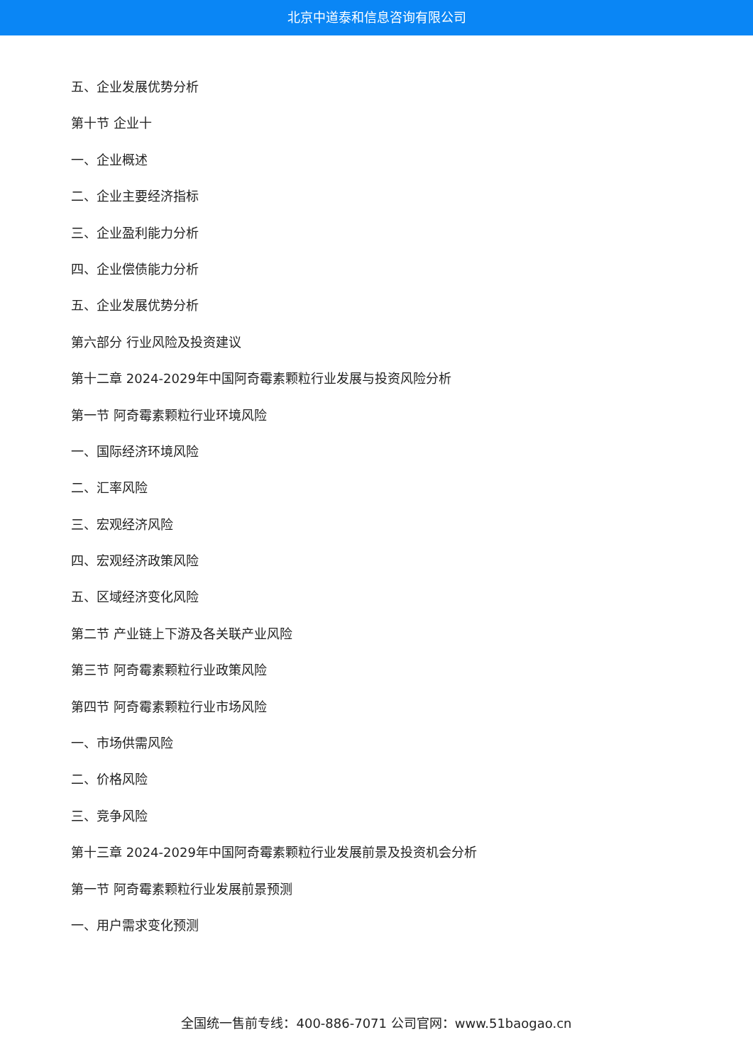北京中道泰和信息咨询有限公司
五、企业发展优势分析
第十节 企业十
一、企业概述
二、企业主要经济指标
三、企业盈利能力分析
四、企业偿债能力分析
五、企业发展优势分析
第六部分 行业风险及投资建议
第十二章 2024-2029年中国阿奇霉素颗粒行业发展与投资风险分析
第一节 阿奇霉素颗粒行业环境风险
一、国际经济环境风险
二、汇率风险
三、宏观经济风险
四、宏观经济政策风险
五、区域经济变化风险
第二节 产业链上下游及各关联产业风险
第三节 阿奇霉素颗粒行业政策风险
第四节 阿奇霉素颗粒行业市场风险
一、市场供需风险
二、价格风险
三、竞争风险
第十三章 2024-2029年中国阿奇霉素颗粒行业发展前景及投资机会分析
第一节 阿奇霉素颗粒行业发展前景预测
一、用户需求变化预测
全国统一售前专线：400-886-7071 公司官网：www.51baogao.cn